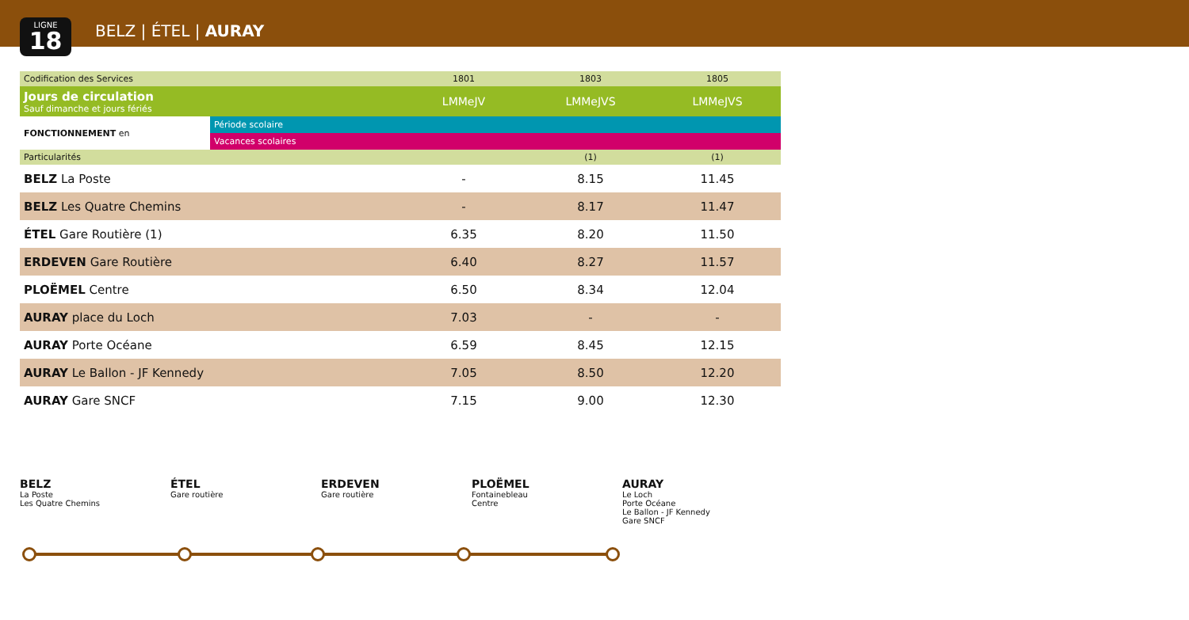LIGNE
18
BELZ | ÉTEL | AURAY
| Codification des Services | | 1801 | 1803 | 1805 |
| Jours de circulation Sauf dimanche et jours fériés | | LMMeJV | LMMeJVS | LMMeJVS |
| FONCTIONNEMENT en | Période scolaire | | | |
| | Vacances scolaires | | | |
| Particularités | | | (1) | (1) |
| BELZ La Poste | | - | 8.15 | 11.45 |
| BELZ Les Quatre Chemins | | - | 8.17 | 11.47 |
| ÉTEL Gare Routière (1) | | 6.35 | 8.20 | 11.50 |
| ERDEVEN Gare Routière | | 6.40 | 8.27 | 11.57 |
| PLOËMEL Centre | | 6.50 | 8.34 | 12.04 |
| AURAY place du Loch | | 7.03 | - | - |
| AURAY Porte Océane | | 6.59 | 8.45 | 12.15 |
| AURAY Le Ballon - JF Kennedy | | 7.05 | 8.50 | 12.20 |
| AURAY Gare SNCF | | 7.15 | 9.00 | 12.30 |
BELZ
La Poste
Les Quatre Chemins
ÉTEL
Gare routière
ERDEVEN
Gare routière
PLOËMEL
Fontainebleau
Centre
AURAY
Le Loch
Porte Océane
Le Ballon - JF Kennedy
Gare SNCF